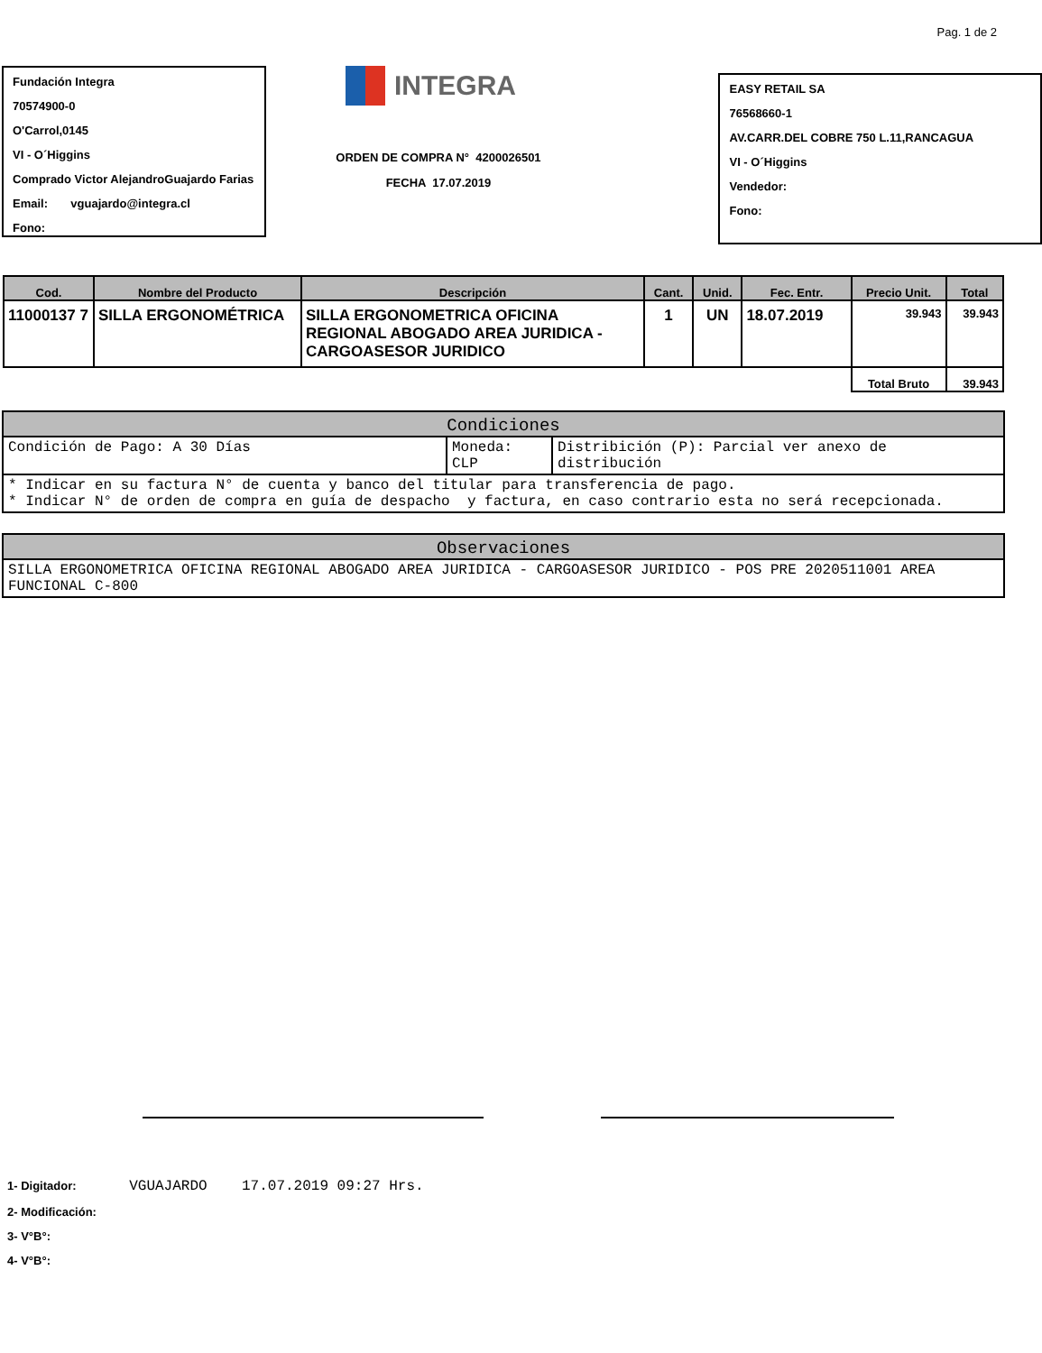Pag. 1 de 2
Fundación Integra
70574900-0
O'Carrol,0145
VI - O´Higgins
Comprado Victor AlejandroGuajardo Farias
Email: vguajardo@integra.cl
Fono:
INTEGRA
ORDEN DE COMPRA N° 4200026501
FECHA 17.07.2019
EASY RETAIL SA
76568660-1
AV.CARR.DEL COBRE 750 L.11,RANCAGUA
VI - O´Higgins
Vendedor:
Fono:
| Cod. | Nombre del Producto | Descripción | Cant. | Unid. | Fec. Entr. | Precio Unit. | Total |
| --- | --- | --- | --- | --- | --- | --- | --- |
| 11000137 7 | SILLA ERGONOMÉTRICA | SILLA ERGONOMETRICA OFICINA REGIONAL ABOGADO AREA JURIDICA - CARGOASESOR JURIDICO | 1 | UN | 18.07.2019 | 39.943 | 39.943 |
| | | | | | | Total Bruto | 39.943 |
| Condiciones | | |
| --- | --- | --- |
| Condición de Pago: A 30 Días | Moneda: CLP | Distribición (P): Parcial ver anexo de distribución |
| * Indicar en su factura N° de cuenta y banco del titular para transferencia de pago. * Indicar N° de orden de compra en guía de despacho y factura, en caso contrario esta no será recepcionada. | | |
| Observaciones |
| --- |
| SILLA ERGONOMETRICA OFICINA REGIONAL ABOGADO AREA JURIDICA - CARGOASESOR JURIDICO - POS PRE 2020511001 AREA FUNCIONAL C-800 |
1- Digitador: VGUAJARDO 17.07.2019 09:27 Hrs.
2- Modificación:
3- V°B°:
4- V°B°: